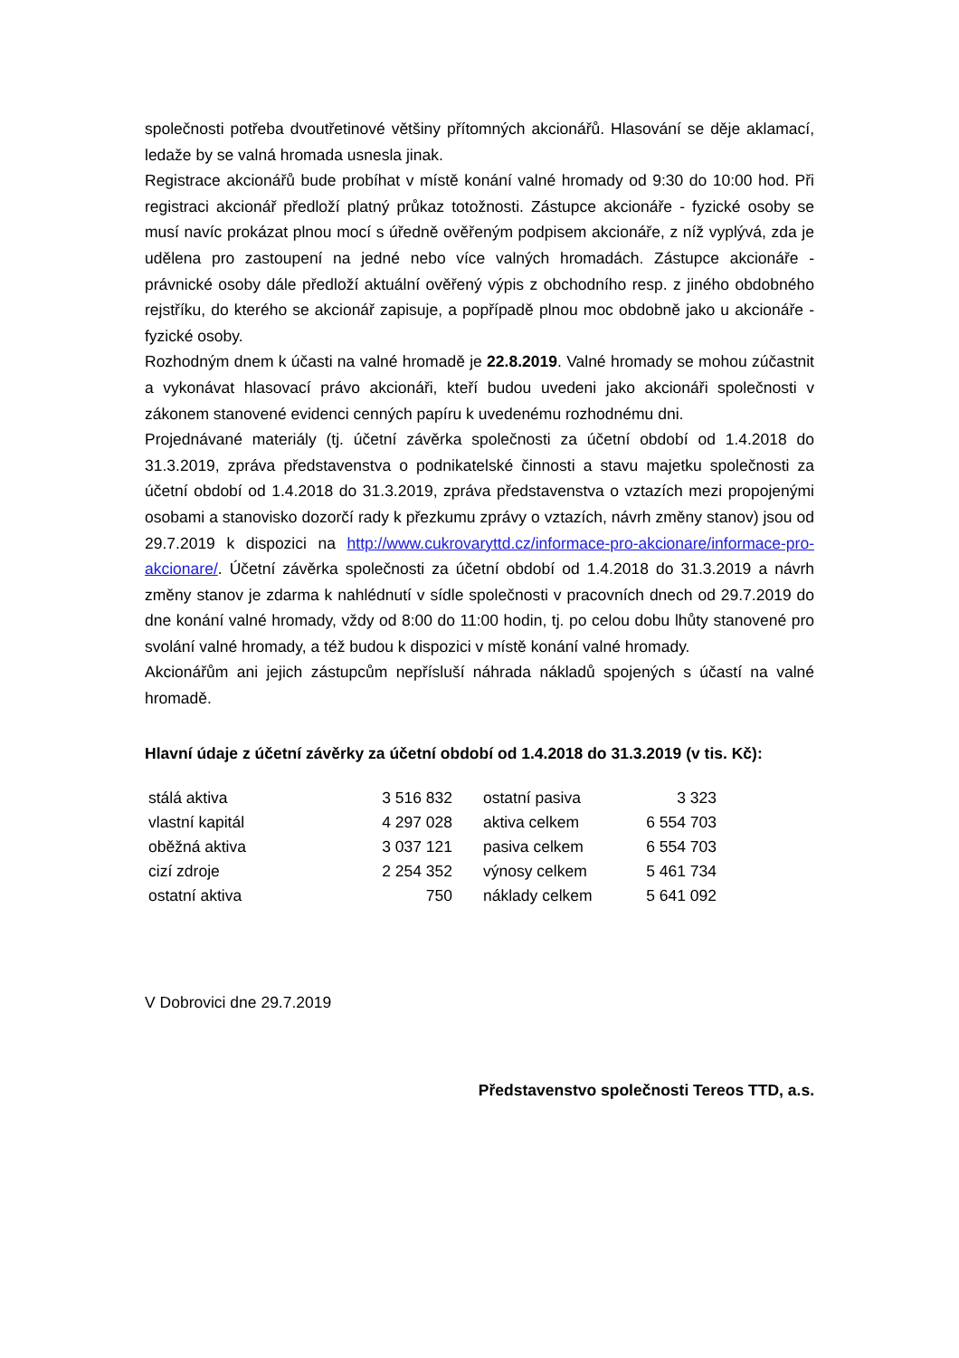společnosti potřeba dvoutřetinové většiny přítomných akcionářů. Hlasování se děje aklamací, ledaže by se valná hromada usnesla jinak.
Registrace akcionářů bude probíhat v místě konání valné hromady od 9:30 do 10:00 hod. Při registraci akcionář předloží platný průkaz totožnosti. Zástupce akcionáře - fyzické osoby se musí navíc prokázat plnou mocí s úředně ověřeným podpisem akcionáře, z níž vyplývá, zda je udělena pro zastoupení na jedné nebo více valných hromadách. Zástupce akcionáře - právnické osoby dále předloží aktuální ověřený výpis z obchodního resp. z jiného obdobného rejstříku, do kterého se akcionář zapisuje, a popřípadě plnou moc obdobně jako u akcionáře - fyzické osoby.
Rozhodným dnem k účasti na valné hromadě je 22.8.2019. Valné hromady se mohou zúčastnit a vykonávat hlasovací právo akcionáři, kteří budou uvedeni jako akcionáři společnosti v zákonem stanovené evidenci cenných papíru k uvedenému rozhodnému dni.
Projednávané materiály (tj. účetní závěrka společnosti za účetní období od 1.4.2018 do 31.3.2019, zpráva představenstva o podnikatelské činnosti a stavu majetku společnosti za účetní období od 1.4.2018 do 31.3.2019, zpráva představenstva o vztazích mezi propojenými osobami a stanovisko dozorčí rady k přezkumu zprávy o vztazích, návrh změny stanov) jsou od 29.7.2019 k dispozici na http://www.cukrovaryttd.cz/informace-pro-akcionare/informace-pro-akcionare/. Účetní závěrka společnosti za účetní období od 1.4.2018 do 31.3.2019 a návrh změny stanov je zdarma k nahlédnutí v sídle společnosti v pracovních dnech od 29.7.2019 do dne konání valné hromady, vždy od 8:00 do 11:00 hodin, tj. po celou dobu lhůty stanovené pro svolání valné hromady, a též budou k dispozici v místě konání valné hromady.
Akcionářům ani jejich zástupcům nepřísluší náhrada nákladů spojených s účastí na valné hromadě.
Hlavní údaje z účetní závěrky za účetní období od 1.4.2018 do 31.3.2019 (v tis. Kč):
| stálá aktiva | 3 516 832 | ostatní pasiva | 3 323 |
| vlastní kapitál | 4 297 028 | aktiva celkem | 6 554 703 |
| oběžná aktiva | 3 037 121 | pasiva celkem | 6 554 703 |
| cizí zdroje | 2 254 352 | výnosy celkem | 5 461 734 |
| ostatní aktiva | 750 | náklady celkem | 5 641 092 |
V Dobrovici dne 29.7.2019
Představenstvo společnosti Tereos TTD, a.s.